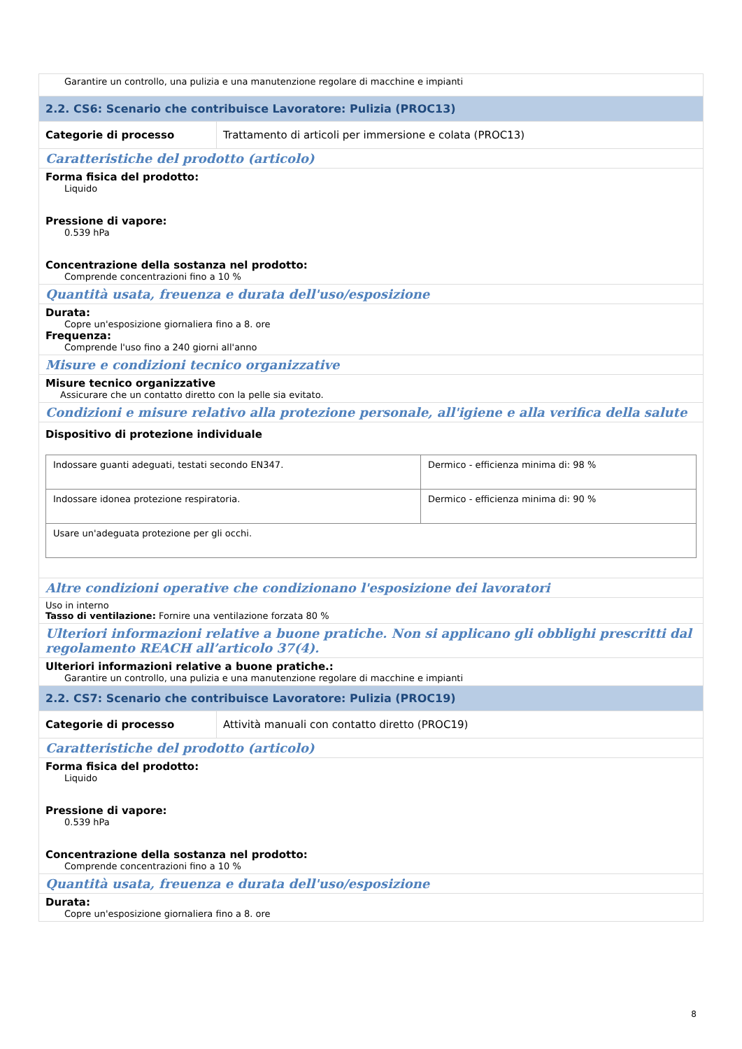| Garantire un controllo, una pulizia e una manutenzione regolare di macchine e impianti | |
| 2.2. CS6: Scenario che contribuisce Lavoratore: Pulizia (PROC13) | |
| Categorie di processo | Trattamento di articoli per immersione e colata (PROC13) |
| Caratteristiche del prodotto (articolo) | |
| Forma fisica del prodotto: Liquido Pressione di vapore: 0.539 hPa Concentrazione della sostanza nel prodotto: Comprende concentrazioni fino a 10 % | |
| Quantità usata, freuenza e durata dell'uso/esposizione | |
| Durata: Copre un'esposizione giornaliera fino a 8. ore Frequenza: Comprende l'uso fino a 240 giorni all'anno | |
| Misure e condizioni tecnico organizzative | |
| Misure tecnico organizzative Assicurare che un contatto diretto con la pelle sia evitato. | |
| Condizioni e misure relativo alla protezione personale, all'igiene e alla verifica della salute | |
| Dispositivo di protezione individuale / Indossare guanti adeguati, testati secondo EN347. / Dermico - efficienza minima di: 98 % / / Indossare idonea protezione respiratoria. / Dermico - efficienza minima di: 90 % / / Usare un'adeguata protezione per gli occhi. / / | |
| Altre condizioni operative che condizionano l'esposizione dei lavoratori | |
| Uso in interno Tasso di ventilazione: Fornire una ventilazione forzata 80 % | |
| Ulteriori informazioni relative a buone pratiche. Non si applicano gli obblighi prescritti dal regolamento REACH all’articolo 37(4). | |
| Ulteriori informazioni relative a buone pratiche.: Garantire un controllo, una pulizia e una manutenzione regolare di macchine e impianti | |
| 2.2. CS7: Scenario che contribuisce Lavoratore: Pulizia (PROC19) | |
| Categorie di processo | Attività manuali con contatto diretto (PROC19) |
| Caratteristiche del prodotto (articolo) | |
| Forma fisica del prodotto: Liquido Pressione di vapore: 0.539 hPa Concentrazione della sostanza nel prodotto: Comprende concentrazioni fino a 10 % | |
| Quantità usata, freuenza e durata dell'uso/esposizione | |
| Durata: Copre un'esposizione giornaliera fino a 8. ore | |
8